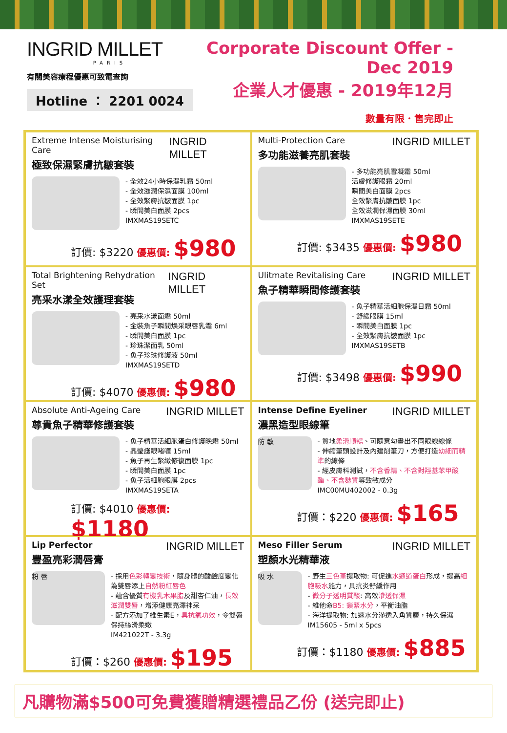INGRID MILLET
PARIS
有關美容療程優惠可致電查詢
Hotline ： 2201 0024
Corporate Discount Offer - Dec 2019
企業人才優惠 - 2019年12月
數量有限．售完即止
Extreme Intense Moisturising Care
極致保濕緊膚抗皺套裝
INGRID MILLET
- 全效24小時保濕乳霜 50ml
- 全效滋潤保濕面膜 100ml
- 全效緊膚抗皺面膜 1pc
- 瞬間美白面膜 2pcs
IMXMAS19SETC
訂價: $3220 優惠價: $980
Multi-Protection Care
多功能滋養亮肌套裝
INGRID MILLET
- 多功能亮肌雪凝霜 50ml
活膚修護眼霜 20ml
瞬間美白面膜 2pcs
全效緊膚抗皺面膜 1pc
全效滋潤保濕面膜 30ml
IMXMAS19SETE
訂價: $3435 優惠價: $980
Total Brightening Rehydration Set
亮采水漾全效護理套裝
INGRID MILLET
- 亮采水漾面霜 50ml
- 金裝魚子瞬間煥采眼唇乳霜 6ml
- 瞬間美白面膜 1pc
- 珍珠潔面乳 50ml
- 魚子珍珠修護液 50ml
IMXMAS19SETD
訂價: $4070 優惠價: $980
Ulitmate Revitalising Care
魚子精華瞬間修護套裝
INGRID MILLET
- 魚子精華活細胞保濕日霜 50ml
- 舒緩眼膜 15ml
- 瞬間美白面膜 1pc
- 全效緊膚抗皺面膜 1pc
IMXMAS19SETB
訂價: $3498 優惠價: $990
Absolute Anti-Ageing Care
尊貴魚子精華修護套裝
INGRID MILLET
- 魚子精華活細胞蛋白修護晚霜 50ml
- 晶瑩護眼啫喱 15ml
- 魚子再生緊緻修復面膜 1pc
- 瞬間美白面膜 1pc
- 魚子活細胞眼膜 2pcs
IMXMAS19SETA
訂價: $4010 優惠價: $1180
Intense Define Eyeliner
濃黑造型眼線筆
INGRID MILLET
防 敏
- 質地柔滑順暢、可隨意勾畫出不同眼線線條
- 伸縮筆頭設計及內建削筆刀，方便打造幼細而精準的線條
- 經皮膚科測試，不含香精、不含對羥基苯甲酸酯、不含麩質等致敏成分
IMC00MU402002 - 0.3g
訂價：$220 優惠價: $165
Lip Perfector
豐盈亮彩潤唇膏
INGRID MILLET
粉 唇
- 採用色彩轉變技術，隨身體的酸鹼度變化為雙唇添上自然粉紅唇色
- 蘊含優質有機乳木果脂及甜杏仁油，長效滋潤雙唇，增添健康亮澤神采
- 配方添加了維生素E，具抗氧功效，令雙唇保持絲滑柔嫩
IM421022T - 3.3g
訂價：$260 優惠價: $195
Meso Filler Serum
塑顏水光精華液
INGRID MILLET
吸 水
- 野生三色堇提取物: 可促進水通道蛋白形成，提高細胞吸水能力，具抗炎舒緩作用
- 微分子透明質酸: 高效滲透保濕
- 維他命B5: 鎖緊水分，平衡油脂
- 海洋提取物: 加速水分滲透入角質層，持久保濕
IM15605 - 5ml x 5pcs
訂價：$1180 優惠價: $885
凡購物滿$500可免費獲贈精選禮品乙份 (送完即止)